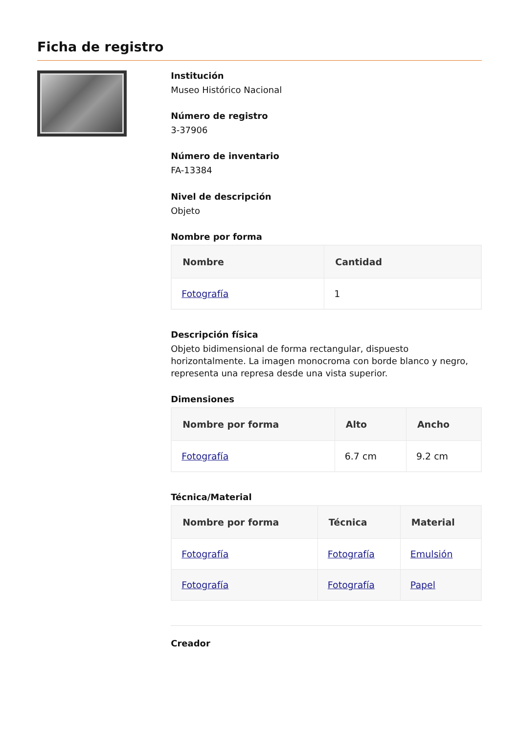Ficha de registro
Institución
Museo Histórico Nacional
Número de registro
3-37906
Número de inventario
FA-13384
Nivel de descripción
Objeto
Nombre por forma
| Nombre | Cantidad |
| --- | --- |
| Fotografía | 1 |
Descripción física
Objeto bidimensional de forma rectangular, dispuesto horizontalmente. La imagen monocroma con borde blanco y negro, representa una represa desde una vista superior.
Dimensiones
| Nombre por forma | Alto | Ancho |
| --- | --- | --- |
| Fotografía | 6.7 cm | 9.2 cm |
Técnica/Material
| Nombre por forma | Técnica | Material |
| --- | --- | --- |
| Fotografía | Fotografía | Emulsión |
| Fotografía | Fotografía | Papel |
Creador